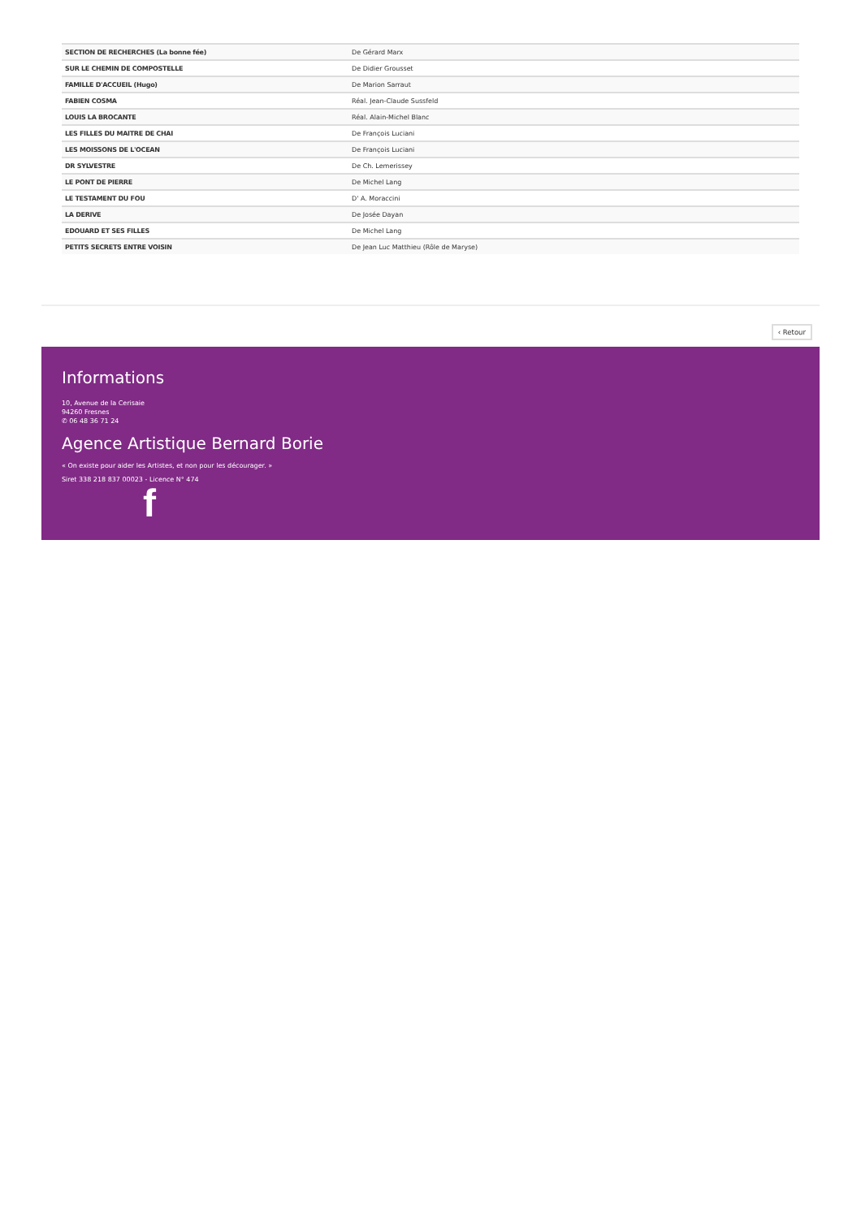| SECTION DE RECHERCHES (La bonne fée) | De Gérard Marx |
| SUR LE CHEMIN DE COMPOSTELLE | De Didier Grousset |
| FAMILLE D'ACCUEIL (Hugo) | De Marion Sarraut |
| FABIEN COSMA | Réal. Jean-Claude Sussfeld |
| LOUIS LA BROCANTE | Réal. Alain-Michel Blanc |
| LES FILLES DU MAITRE DE CHAI | De François Luciani |
| LES MOISSONS DE L'OCEAN | De François Luciani |
| DR SYLVESTRE | De Ch. Lemerissey |
| LE PONT DE PIERRE | De Michel Lang |
| LE TESTAMENT DU FOU | D' A. Moraccini |
| LA DERIVE | De Josée Dayan |
| EDOUARD ET SES FILLES | De Michel Lang |
| PETITS SECRETS ENTRE VOISIN | De Jean Luc Matthieu (Rôle de Maryse) |
‹ Retour
Informations
10, Avenue de la Cerisaie
94260 Fresnes
✆ 06 48 36 71 24
Agence Artistique Bernard Borie
« On existe pour aider les Artistes, et non pour les décourager. »
Siret 338 218 837 00023 - Licence N° 474
f